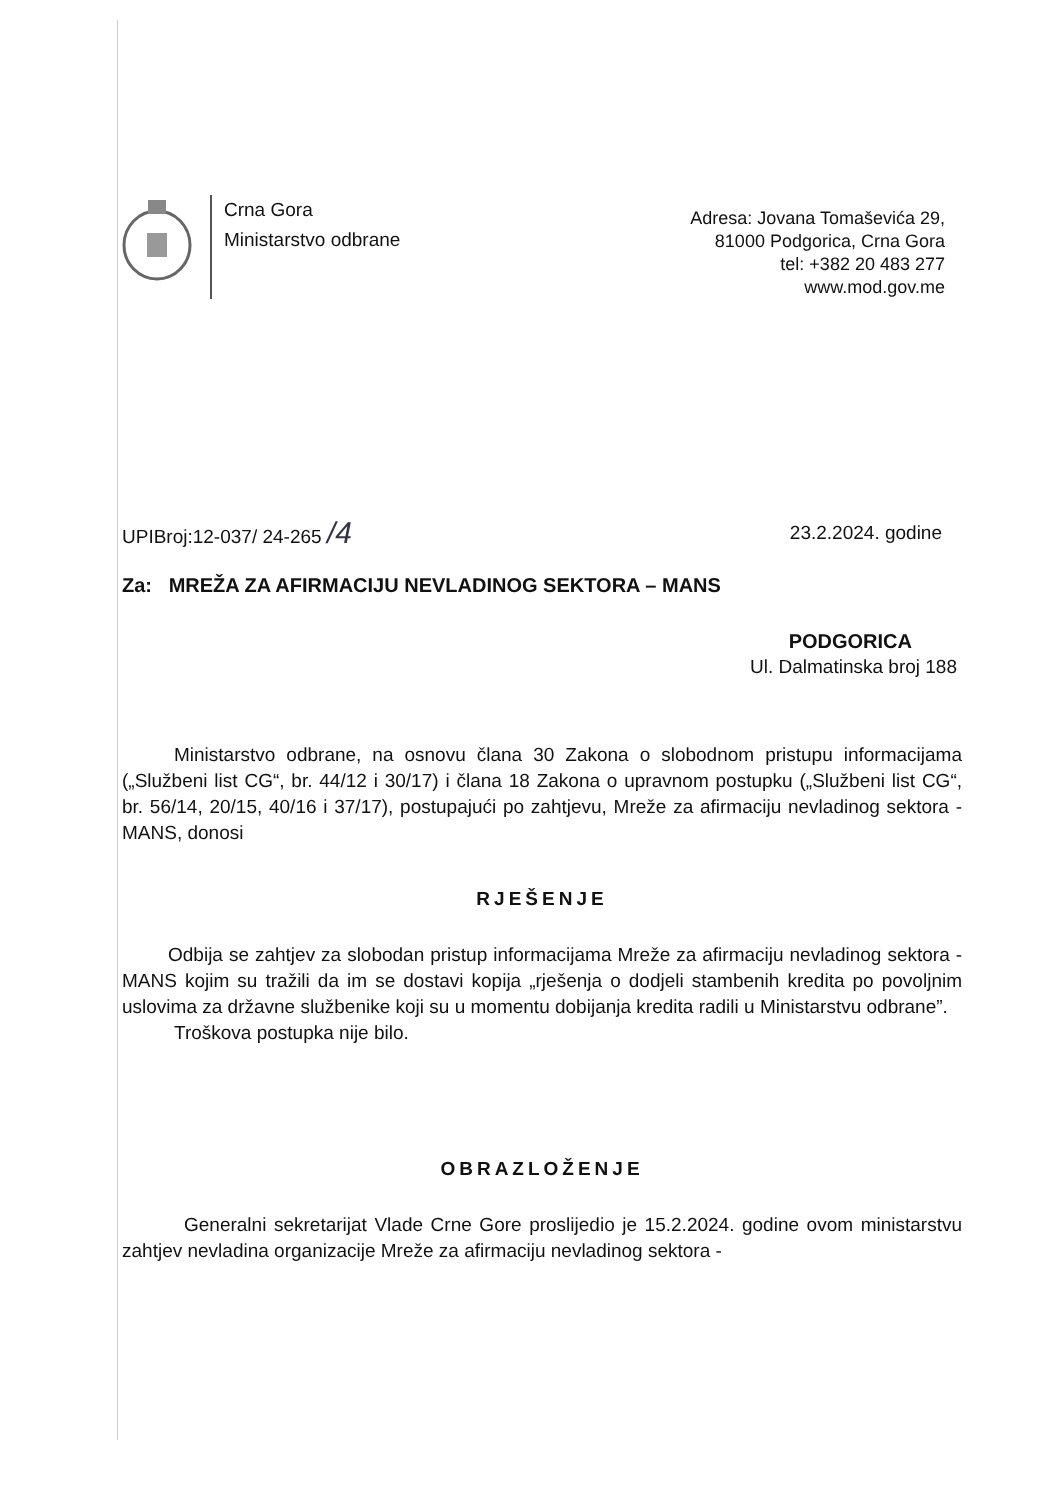Crna Gora
Ministarstvo odbrane
Adresa: Jovana Tomaševića 29,
81000 Podgorica, Crna Gora
tel: +382 20 483 277
www.mod.gov.me
UPIBroj:12-037/ 24-265 /4 23.2.2024. godine
Za: MREŽA ZA AFIRMACIJU NEVLADINOG SEKTORA – MANS
PODGORICA
Ul. Dalmatinska broj 188
Ministarstvo odbrane, na osnovu člana 30 Zakona o slobodnom pristupu informacijama („Službeni list CG“, br. 44/12 i 30/17) i člana 18 Zakona o upravnom postupku („Službeni list CG“, br. 56/14, 20/15, 40/16 i 37/17), postupajući po zahtjevu, Mreže za afirmaciju nevladinog sektora - MANS, donosi
RJEŠENJE
Odbija se zahtjev za slobodan pristup informacijama Mreže za afirmaciju nevladinog sektora - MANS kojim su tražili da im se dostavi kopija „rješenja o dodjeli stambenih kredita po povoljnim uslovima za državne službenike koji su u momentu dobijanja kredita radili u Ministarstvu odbrane”.
Troškova postupka nije bilo.
OBRAZLOŽENJE
Generalni sekretarijat Vlade Crne Gore proslijedio je 15.2.2024. godine ovom ministarstvu zahtjev nevladina organizacije Mreže za afirmaciju nevladinog sektora -